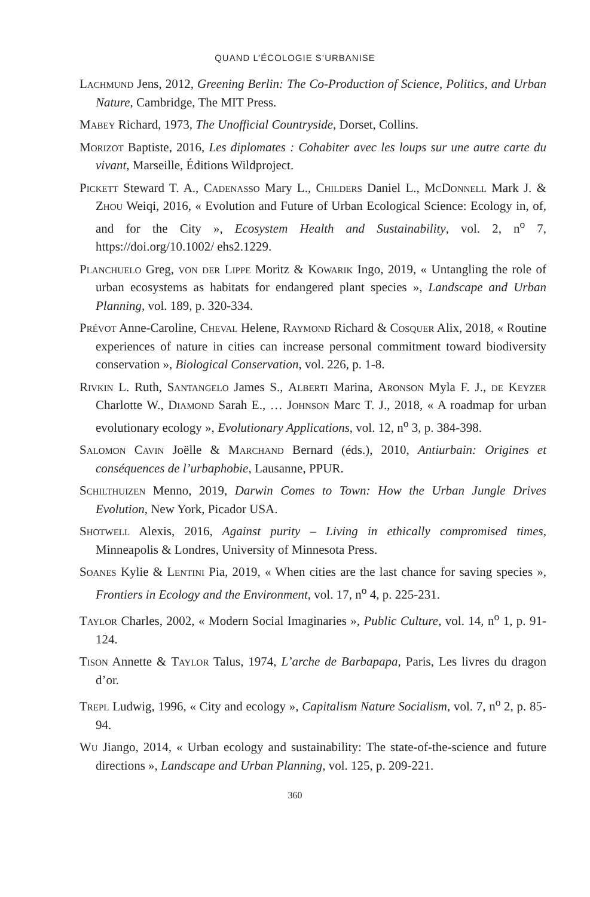QUAND L’ÉCOLOGIE S’URBANISE
Lachmund Jens, 2012, Greening Berlin: The Co-Production of Science, Politics, and Urban Nature, Cambridge, The MIT Press.
Mabey Richard, 1973, The Unofficial Countryside, Dorset, Collins.
Morizot Baptiste, 2016, Les diplomates : Cohabiter avec les loups sur une autre carte du vivant, Marseille, Éditions Wildproject.
Pickett Steward T. A., Cadenasso Mary L., Childers Daniel L., McDonnell Mark J. & Zhou Weiqi, 2016, « Evolution and Future of Urban Ecological Science: Ecology in, of, and for the City », Ecosystem Health and Sustainability, vol. 2, n<sup>o</sup> 7, https://doi.org/10.1002/ ehs2.1229.
Planchuelo Greg, von der Lippe Moritz & Kowarik Ingo, 2019, « Untangling the role of urban ecosystems as habitats for endangered plant species », Landscape and Urban Planning, vol. 189, p. 320-334.
Prévot Anne-Caroline, Cheval Helene, Raymond Richard & Cosquer Alix, 2018, « Routine experiences of nature in cities can increase personal commitment toward biodiversity conservation », Biological Conservation, vol. 226, p. 1-8.
Rivkin L. Ruth, Santangelo James S., Alberti Marina, Aronson Myla F. J., de Keyzer Charlotte W., Diamond Sarah E., … Johnson Marc T. J., 2018, « A roadmap for urban evolutionary ecology », Evolutionary Applications, vol. 12, n<sup>o</sup> 3, p. 384-398.
Salomon Cavin Joëlle & Marchand Bernard (éds.), 2010, Antiurbain: Origines et conséquences de l’urbaphobie, Lausanne, PPUR.
Schilthuizen Menno, 2019, Darwin Comes to Town: How the Urban Jungle Drives Evolution, New York, Picador USA.
Shotwell Alexis, 2016, Against purity – Living in ethically compromised times, Minneapolis & Londres, University of Minnesota Press.
Soanes Kylie & Lentini Pia, 2019, « When cities are the last chance for saving species », Frontiers in Ecology and the Environment, vol. 17, n<sup>o</sup> 4, p. 225-231.
Taylor Charles, 2002, « Modern Social Imaginaries », Public Culture, vol. 14, n<sup>o</sup> 1, p. 91-124.
Tison Annette & Taylor Talus, 1974, L’arche de Barbapapa, Paris, Les livres du dragon d’or.
Trepl Ludwig, 1996, « City and ecology », Capitalism Nature Socialism, vol. 7, n<sup>o</sup> 2, p. 85-94.
Wu Jiango, 2014, « Urban ecology and sustainability: The state-of-the-science and future directions », Landscape and Urban Planning, vol. 125, p. 209-221.
360